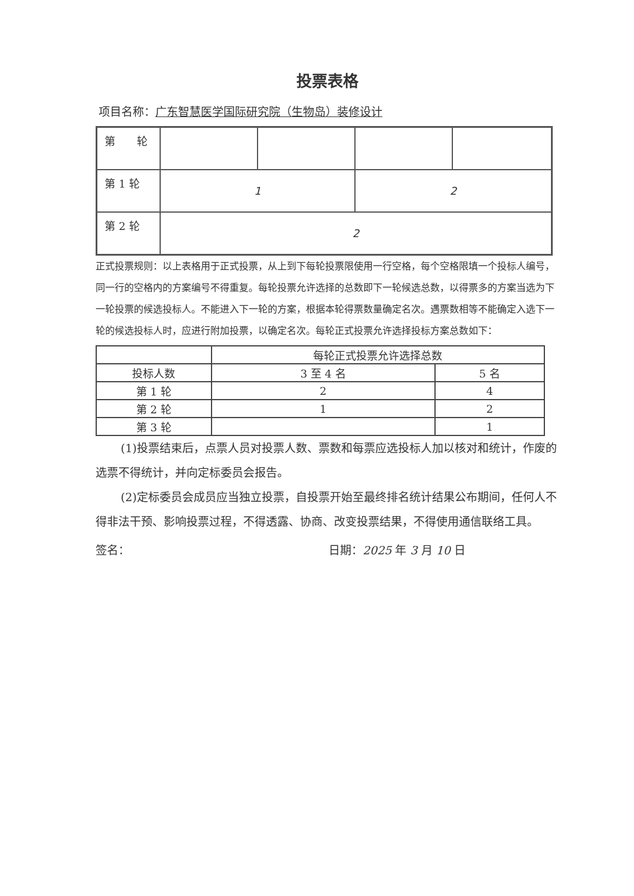投票表格
项目名称：广东智慧医学国际研究院（生物岛）装修设计
| 第 轮 | | | | |
| 第 1 轮 | 1 | | 2 | |
| 第 2 轮 | 2 | | | |
正式投票规则：以上表格用于正式投票，从上到下每轮投票限使用一行空格，每个空格限填一个投标人编号，同一行的空格内的方案编号不得重复。每轮投票允许选择的总数即下一轮候选总数，以得票多的方案当选为下一轮投票的候选投标人。不能进入下一轮的方案，根据本轮得票数量确定名次。遇票数相等不能确定入选下一轮的候选投标人时，应进行附加投票，以确定名次。每轮正式投票允许选择投标方案总数如下：
| | 每轮正式投票允许选择总数 | |
| --- | --- | --- |
| 投标人数 | 3 至 4 名 | 5 名 |
| 第 1 轮 | 2 | 4 |
| 第 2 轮 | 1 | 2 |
| 第 3 轮 | | 1 |
(1)投票结束后，点票人员对投票人数、票数和每票应选投标人加以核对和统计，作废的选票不得统计，并向定标委员会报告。
(2)定标委员会成员应当独立投票，自投票开始至最终排名统计结果公布期间，任何人不得非法干预、影响投票过程，不得透露、协商、改变投票结果，不得使用通信联络工具。
签名： 日期：2025 年 3 月 10 日